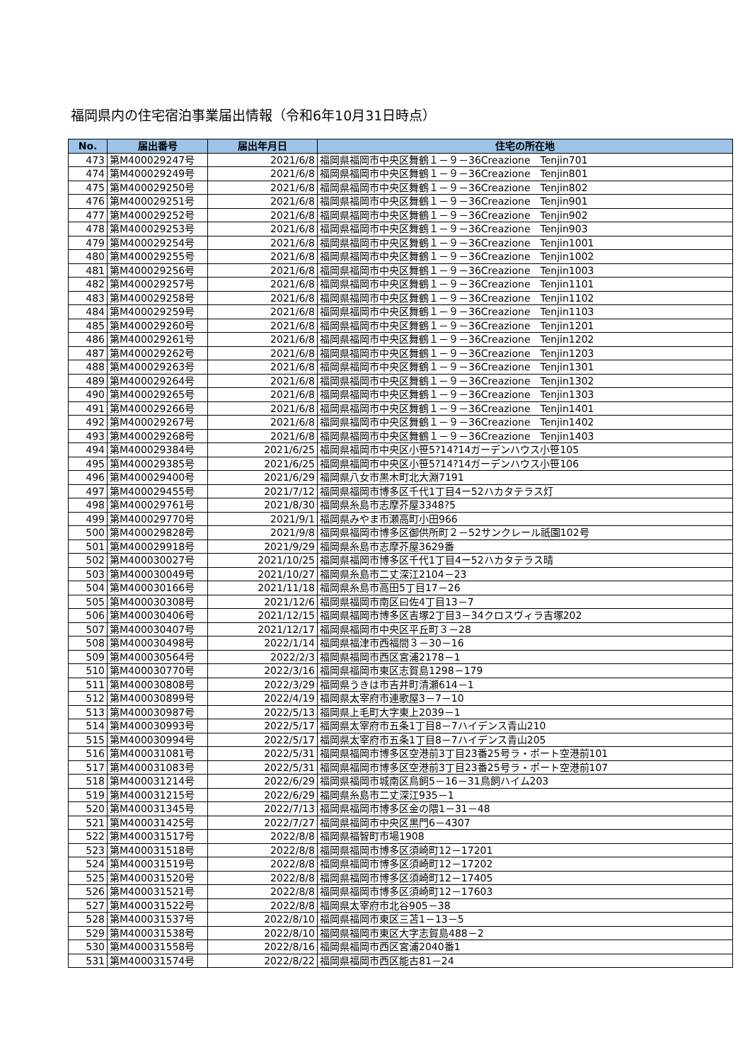福岡県内の住宅宿泊事業届出情報（令和6年10月31日時点）
| No. | 届出番号 | 届出年月日 | 住宅の所在地 |
| --- | --- | --- | --- |
| 473 | 第M400029247号 | 2021/6/8 | 福岡県福岡市中央区舞鶴１－９－36Creazione Tenjin701 |
| 474 | 第M400029249号 | 2021/6/8 | 福岡県福岡市中央区舞鶴１－９－36Creazione Tenjin801 |
| 475 | 第M400029250号 | 2021/6/8 | 福岡県福岡市中央区舞鶴１－９－36Creazione Tenjin802 |
| 476 | 第M400029251号 | 2021/6/8 | 福岡県福岡市中央区舞鶴１－９－36Creazione Tenjin901 |
| 477 | 第M400029252号 | 2021/6/8 | 福岡県福岡市中央区舞鶴１－９－36Creazione Tenjin902 |
| 478 | 第M400029253号 | 2021/6/8 | 福岡県福岡市中央区舞鶴１－９－36Creazione Tenjin903 |
| 479 | 第M400029254号 | 2021/6/8 | 福岡県福岡市中央区舞鶴１－９－36Creazione Tenjin1001 |
| 480 | 第M400029255号 | 2021/6/8 | 福岡県福岡市中央区舞鶴１－９－36Creazione Tenjin1002 |
| 481 | 第M400029256号 | 2021/6/8 | 福岡県福岡市中央区舞鶴１－９－36Creazione Tenjin1003 |
| 482 | 第M400029257号 | 2021/6/8 | 福岡県福岡市中央区舞鶴１－９－36Creazione Tenjin1101 |
| 483 | 第M400029258号 | 2021/6/8 | 福岡県福岡市中央区舞鶴１－９－36Creazione Tenjin1102 |
| 484 | 第M400029259号 | 2021/6/8 | 福岡県福岡市中央区舞鶴１－９－36Creazione Tenjin1103 |
| 485 | 第M400029260号 | 2021/6/8 | 福岡県福岡市中央区舞鶴１－９－36Creazione Tenjin1201 |
| 486 | 第M400029261号 | 2021/6/8 | 福岡県福岡市中央区舞鶴１－９－36Creazione Tenjin1202 |
| 487 | 第M400029262号 | 2021/6/8 | 福岡県福岡市中央区舞鶴１－９－36Creazione Tenjin1203 |
| 488 | 第M400029263号 | 2021/6/8 | 福岡県福岡市中央区舞鶴１－９－36Creazione Tenjin1301 |
| 489 | 第M400029264号 | 2021/6/8 | 福岡県福岡市中央区舞鶴１－９－36Creazione Tenjin1302 |
| 490 | 第M400029265号 | 2021/6/8 | 福岡県福岡市中央区舞鶴１－９－36Creazione Tenjin1303 |
| 491 | 第M400029266号 | 2021/6/8 | 福岡県福岡市中央区舞鶴１－９－36Creazione Tenjin1401 |
| 492 | 第M400029267号 | 2021/6/8 | 福岡県福岡市中央区舞鶴１－９－36Creazione Tenjin1402 |
| 493 | 第M400029268号 | 2021/6/8 | 福岡県福岡市中央区舞鶴１－９－36Creazione Tenjin1403 |
| 494 | 第M400029384号 | 2021/6/25 | 福岡県福岡市中央区小笹5?14?14ガーデンハウス小笹105 |
| 495 | 第M400029385号 | 2021/6/25 | 福岡県福岡市中央区小笹5?14?14ガーデンハウス小笹106 |
| 496 | 第M400029400号 | 2021/6/29 | 福岡県八女市黒木町北大淵7191 |
| 497 | 第M400029455号 | 2021/7/12 | 福岡県福岡市博多区千代1丁目4ー52ハカタテラス灯 |
| 498 | 第M400029761号 | 2021/8/30 | 福岡県糸島市志摩芥屋3348?5 |
| 499 | 第M400029770号 | 2021/9/1 | 福岡県みやま市瀬高町小田966 |
| 500 | 第M400029828号 | 2021/9/8 | 福岡県福岡市博多区御供所町２－52サンクレール祇園102号 |
| 501 | 第M400029918号 | 2021/9/29 | 福岡県糸島市志摩芥屋3629番 |
| 502 | 第M400030027号 | 2021/10/25 | 福岡県福岡市博多区千代1丁目4ー52ハカタテラス晴 |
| 503 | 第M400030049号 | 2021/10/27 | 福岡県糸島市二丈深江2104－23 |
| 504 | 第M400030166号 | 2021/11/18 | 福岡県糸島市高田5丁目17－26 |
| 505 | 第M400030308号 | 2021/12/6 | 福岡県福岡市南区曰佐4丁目13－7 |
| 506 | 第M400030406号 | 2021/12/15 | 福岡県福岡市博多区吉塚2丁目3－34クロスヴィラ吉塚202 |
| 507 | 第M400030407号 | 2021/12/17 | 福岡県福岡市中央区平丘町３－28 |
| 508 | 第M400030498号 | 2022/1/14 | 福岡県福津市西福間３－30－16 |
| 509 | 第M400030564号 | 2022/2/3 | 福岡県福岡市西区宮浦2178－1 |
| 510 | 第M400030770号 | 2022/3/16 | 福岡県福岡市東区志賀島1298－179 |
| 511 | 第M400030808号 | 2022/3/29 | 福岡県うきは市吉井町清瀬614－1 |
| 512 | 第M400030899号 | 2022/4/19 | 福岡県太宰府市連歌屋3－7－10 |
| 513 | 第M400030987号 | 2022/5/13 | 福岡県上毛町大字東上2039－1 |
| 514 | 第M400030993号 | 2022/5/17 | 福岡県太宰府市五条1丁目8－7ハイデンス青山210 |
| 515 | 第M400030994号 | 2022/5/17 | 福岡県太宰府市五条1丁目8－7ハイデンス青山205 |
| 516 | 第M400031081号 | 2022/5/31 | 福岡県福岡市博多区空港前3丁目23番25号ラ・ポート空港前101 |
| 517 | 第M400031083号 | 2022/5/31 | 福岡県福岡市博多区空港前3丁目23番25号ラ・ポート空港前107 |
| 518 | 第M400031214号 | 2022/6/29 | 福岡県福岡市城南区鳥飼5－16－31鳥飼ハイム203 |
| 519 | 第M400031215号 | 2022/6/29 | 福岡県糸島市二丈深江935－1 |
| 520 | 第M400031345号 | 2022/7/13 | 福岡県福岡市博多区金の隈1－31－48 |
| 521 | 第M400031425号 | 2022/7/27 | 福岡県福岡市中央区黒門6－4307 |
| 522 | 第M400031517号 | 2022/8/8 | 福岡県福智町市場1908 |
| 523 | 第M400031518号 | 2022/8/8 | 福岡県福岡市博多区須崎町12－17201 |
| 524 | 第M400031519号 | 2022/8/8 | 福岡県福岡市博多区須崎町12－17202 |
| 525 | 第M400031520号 | 2022/8/8 | 福岡県福岡市博多区須崎町12－17405 |
| 526 | 第M400031521号 | 2022/8/8 | 福岡県福岡市博多区須崎町12－17603 |
| 527 | 第M400031522号 | 2022/8/8 | 福岡県太宰府市北谷905－38 |
| 528 | 第M400031537号 | 2022/8/10 | 福岡県福岡市東区三苫1－13－5 |
| 529 | 第M400031538号 | 2022/8/10 | 福岡県福岡市東区大字志賀島488－2 |
| 530 | 第M400031558号 | 2022/8/16 | 福岡県福岡市西区宮浦2040番1 |
| 531 | 第M400031574号 | 2022/8/22 | 福岡県福岡市西区能古81－24 |